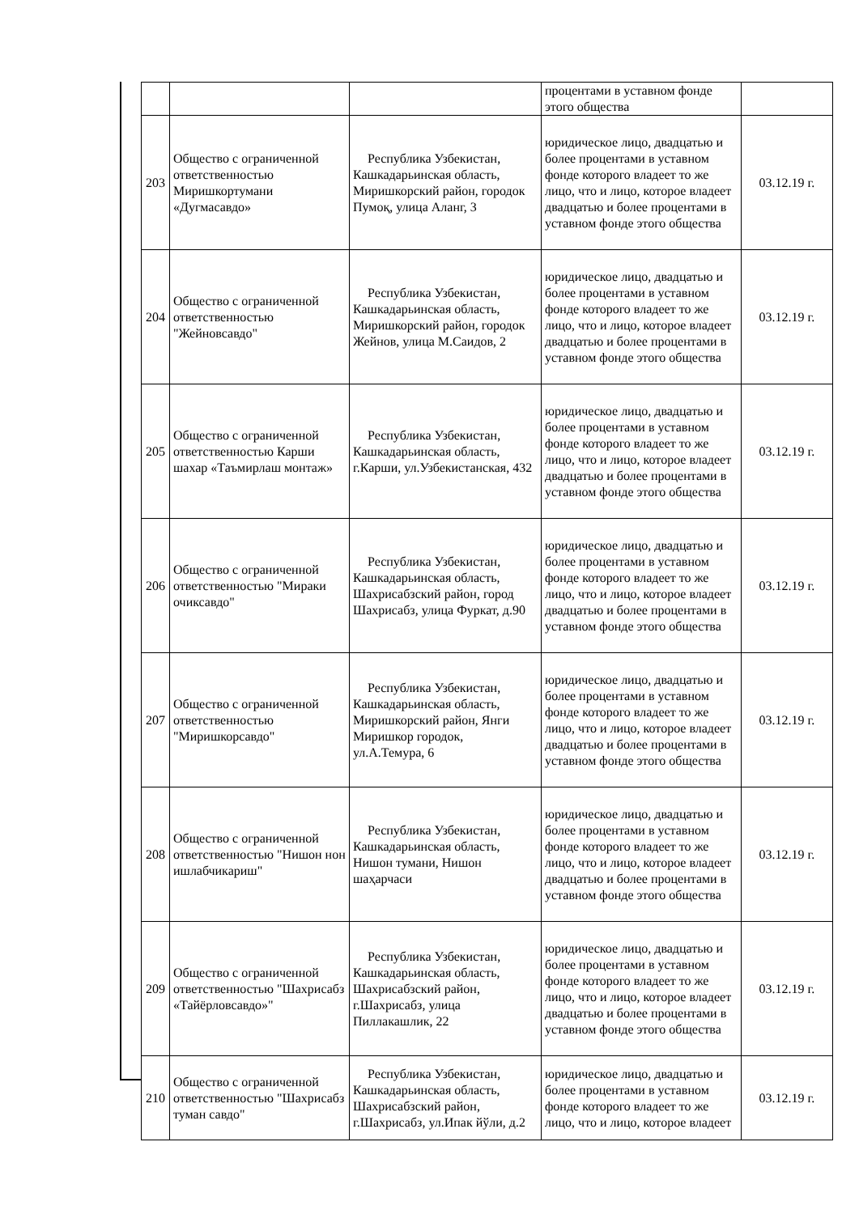| | | | процентами в уставном фонде этого общества | |
| 203 | Общество с ограниченной ответственностью Миришкортумани «Дугмасавдо» | Республика Узбекистан, Кашкадарьинская область, Миришкорский район, городок Пумоқ, улица Аланг, 3 | юридическое лицо, двадцатью и более процентами в уставном фонде которого владеет то же лицо, что и лицо, которое владеет двадцатью и более процентами в уставном фонде этого общества | 03.12.19 г. |
| 204 | Общество с ограниченной ответственностью "Жейновсавдо" | Республика Узбекистан, Кашкадарьинская область, Миришкорский район, городок Жейнов, улица М.Саидов, 2 | юридическое лицо, двадцатью и более процентами в уставном фонде которого владеет то же лицо, что и лицо, которое владеет двадцатью и более процентами в уставном фонде этого общества | 03.12.19 г. |
| 205 | Общество с ограниченной ответственностью Карши шахар «Таъмирлаш монтаж» | Республика Узбекистан, Кашкадарьинская область, г.Карши, ул.Узбекистанская, 432 | юридическое лицо, двадцатью и более процентами в уставном фонде которого владеет то же лицо, что и лицо, которое владеет двадцатью и более процентами в уставном фонде этого общества | 03.12.19 г. |
| 206 | Общество с ограниченной ответственностью "Мираки очиксавдо" | Республика Узбекистан, Кашкадарьинская область, Шахрисабзский район, город Шахрисабз, улица Фуркат, д.90 | юридическое лицо, двадцатью и более процентами в уставном фонде которого владеет то же лицо, что и лицо, которое владеет двадцатью и более процентами в уставном фонде этого общества | 03.12.19 г. |
| 207 | Общество с ограниченной ответственностью "Миришкорсавдо" | Республика Узбекистан, Кашкадарьинская область, Миришкорский район, Янги Миришкор городок, ул.А.Темура, 6 | юридическое лицо, двадцатью и более процентами в уставном фонде которого владеет то же лицо, что и лицо, которое владеет двадцатью и более процентами в уставном фонде этого общества | 03.12.19 г. |
| 208 | Общество с ограниченной ответственностью "Нишон нон ишлабчикариш" | Республика Узбекистан, Кашкадарьинская область, Нишон тумани, Нишон шаҳарчаси | юридическое лицо, двадцатью и более процентами в уставном фонде которого владеет то же лицо, что и лицо, которое владеет двадцатью и более процентами в уставном фонде этого общества | 03.12.19 г. |
| 209 | Общество с ограниченной ответственностью "Шахрисабз «Тайёрловсавдо»" | Республика Узбекистан, Кашкадарьинская область, Шахрисабзский район, г.Шахрисабз, улица Пиллакашлик, 22 | юридическое лицо, двадцатью и более процентами в уставном фонде которого владеет то же лицо, что и лицо, которое владеет двадцатью и более процентами в уставном фонде этого общества | 03.12.19 г. |
| 210 | Общество с ограниченной ответственностью "Шахрисабз туман савдо" | Республика Узбекистан, Кашкадарьинская область, Шахрисабзский район, г.Шахрисабз, ул.Ипак йўли, д.2 | юридическое лицо, двадцатью и более процентами в уставном фонде которого владеет то же лицо, что и лицо, которое владеет | 03.12.19 г. |